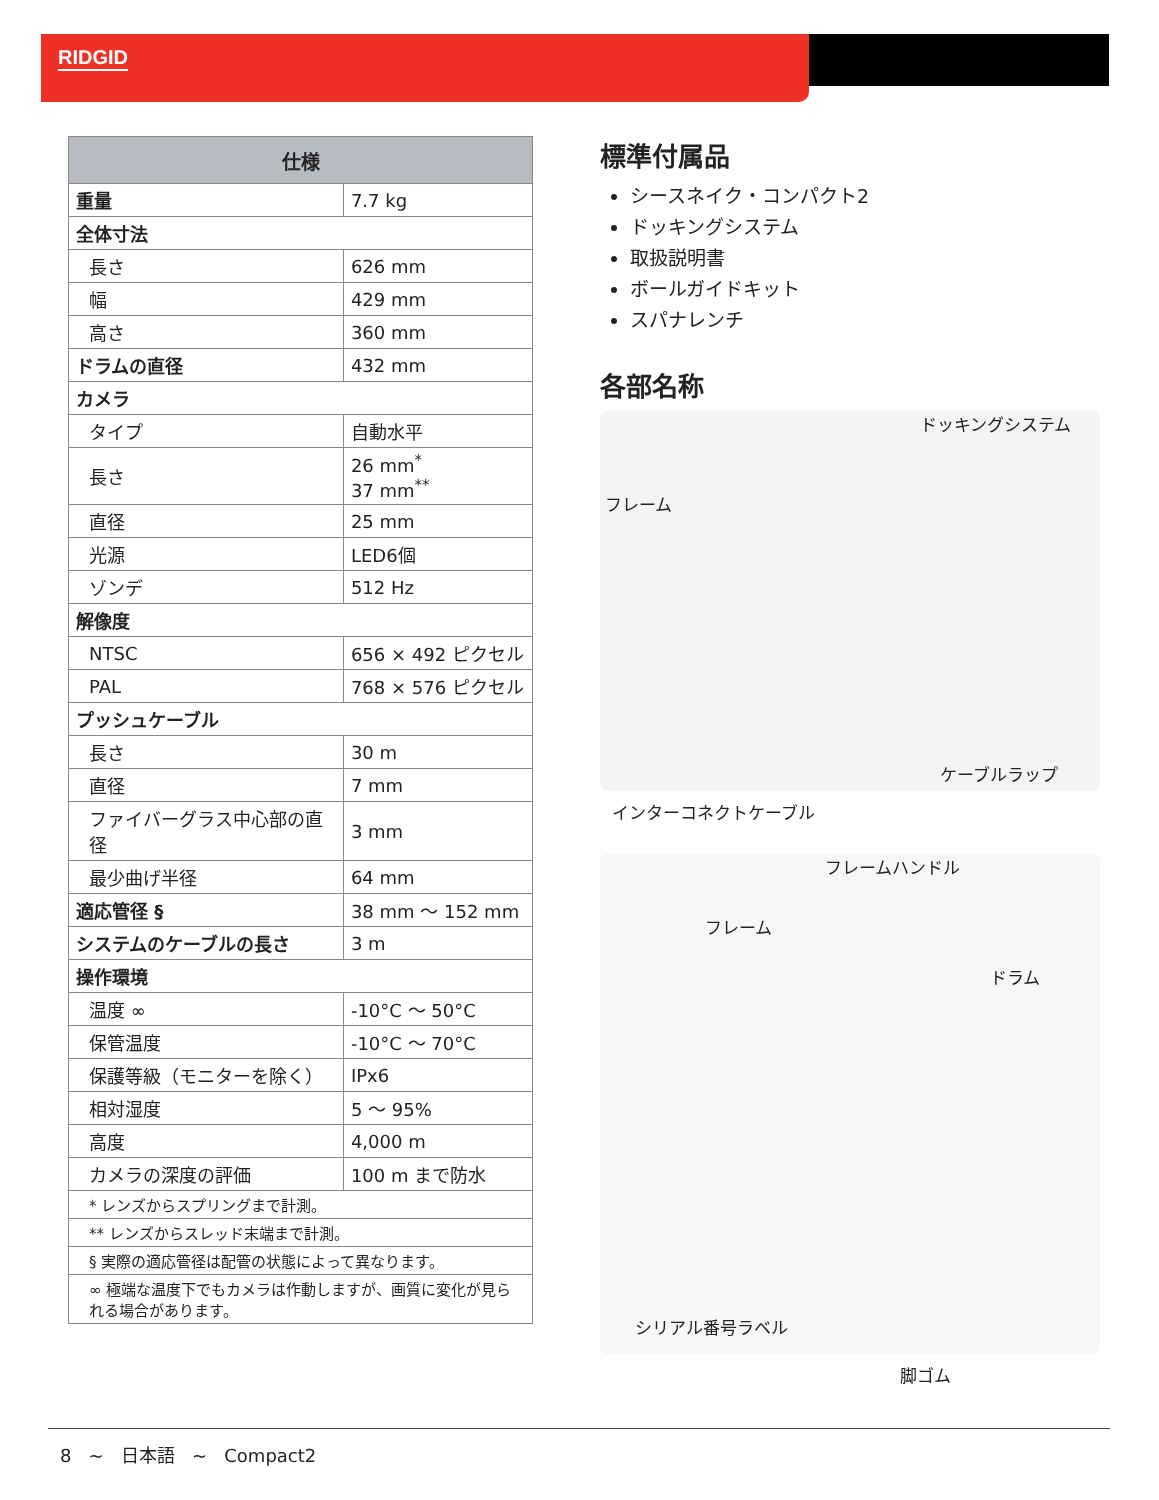RIDGID
| 仕様 | |
| --- | --- |
| 重量 | 7.7 kg |
| 全体寸法 | |
| 長さ | 626 mm |
| 幅 | 429 mm |
| 高さ | 360 mm |
| ドラムの直径 | 432 mm |
| カメラ | |
| タイプ | 自動水平 |
| 長さ | 26 mm<sup>*</sup> 37 mm<sup>**</sup> |
| 直径 | 25 mm |
| 光源 | LED6個 |
| ゾンデ | 512 Hz |
| 解像度 | |
| NTSC | 656 × 492 ピクセル |
| PAL | 768 × 576 ピクセル |
| プッシュケーブル | |
| 長さ | 30 m |
| 直径 | 7 mm |
| ファイバーグラス中心部の直径 | 3 mm |
| 最少曲げ半径 | 64 mm |
| 適応管径 § | 38 mm ～ 152 mm |
| システムのケーブルの長さ | 3 m |
| 操作環境 | |
| 温度 ∞ | -10°C ～ 50°C |
| 保管温度 | -10°C ～ 70°C |
| 保護等級（モニターを除く） | IPx6 |
| 相対湿度 | 5 ～ 95% |
| 高度 | 4,000 m |
| カメラの深度の評価 | 100 m まで防水 |
| * レンズからスプリングまで計測。 | |
| ** レンズからスレッド末端まで計測。 | |
| § 実際の適応管径は配管の状態によって異なります。 | |
| ∞ 極端な温度下でもカメラは作動しますが、画質に変化が見られる場合があります。 | |
標準付属品
シースネイク・コンパクト2
ドッキングシステム
取扱説明書
ボールガイドキット
スパナレンチ
各部名称
ドッキングシステム
フレーム
ケーブルラップ
インターコネクトケーブル
フレームハンドル
フレーム
ドラム
シリアル番号ラベル
脚ゴム
8 ~ 日本語 ~ Compact2